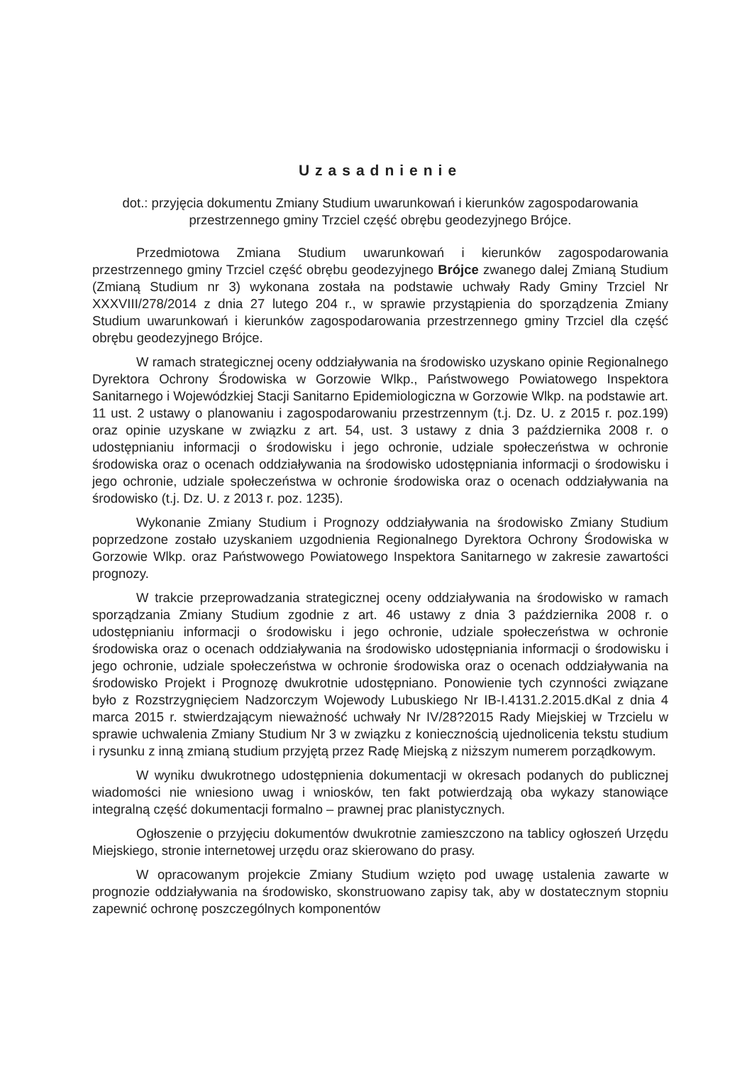Uzasadnienie
dot.: przyjęcia dokumentu Zmiany Studium uwarunkowań i kierunków zagospodarowania przestrzennego gminy Trzciel część obrębu geodezyjnego Brójce.
Przedmiotowa Zmiana Studium uwarunkowań i kierunków zagospodarowania przestrzennego gminy Trzciel część obrębu geodezyjnego Brójce zwanego dalej Zmianą Studium (Zmianą Studium nr 3) wykonana została na podstawie uchwały Rady Gminy Trzciel Nr XXXVIII/278/2014 z dnia 27 lutego 204 r., w sprawie przystąpienia do sporządzenia Zmiany Studium uwarunkowań i kierunków zagospodarowania przestrzennego gminy Trzciel dla część obrębu geodezyjnego Brójce.
W ramach strategicznej oceny oddziaływania na środowisko uzyskano opinie Regionalnego Dyrektora Ochrony Środowiska w Gorzowie Wlkp., Państwowego Powiatowego Inspektora Sanitarnego i Wojewódzkiej Stacji Sanitarno Epidemiologiczna w Gorzowie Wlkp. na podstawie art. 11 ust. 2 ustawy o planowaniu i zagospodarowaniu przestrzennym (t.j. Dz. U. z 2015 r. poz.199) oraz opinie uzyskane w związku z art. 54, ust. 3 ustawy z dnia 3 października 2008 r. o udostępnianiu informacji o środowisku i jego ochronie, udziale społeczeństwa w ochronie środowiska oraz o ocenach oddziaływania na środowisko udostępniania informacji o środowisku i jego ochronie, udziale społeczeństwa w ochronie środowiska oraz o ocenach oddziaływania na środowisko (t.j. Dz. U. z 2013 r. poz. 1235).
Wykonanie Zmiany Studium i Prognozy oddziaływania na środowisko Zmiany Studium poprzedzone zostało uzyskaniem uzgodnienia Regionalnego Dyrektora Ochrony Środowiska w Gorzowie Wlkp. oraz Państwowego Powiatowego Inspektora Sanitarnego w zakresie zawartości prognozy.
W trakcie przeprowadzania strategicznej oceny oddziaływania na środowisko w ramach sporządzania Zmiany Studium zgodnie z art. 46 ustawy z dnia 3 października 2008 r. o udostępnianiu informacji o środowisku i jego ochronie, udziale społeczeństwa w ochronie środowiska oraz o ocenach oddziaływania na środowisko udostępniania informacji o środowisku i jego ochronie, udziale społeczeństwa w ochronie środowiska oraz o ocenach oddziaływania na środowisko Projekt i Prognozę dwukrotnie udostępniano. Ponowienie tych czynności związane było z Rozstrzygnięciem Nadzorczym Wojewody Lubuskiego Nr IB-I.4131.2.2015.dKal z dnia 4 marca 2015 r. stwierdzającym nieważność uchwały Nr IV/28?2015 Rady Miejskiej w Trzcielu w sprawie uchwalenia Zmiany Studium Nr 3 w związku z koniecznością ujednolicenia tekstu studium i rysunku z inną zmianą studium przyjętą przez Radę Miejską z niższym numerem porządkowym.
W wyniku dwukrotnego udostępnienia dokumentacji w okresach podanych do publicznej wiadomości nie wniesiono uwag i wniosków, ten fakt potwierdzają oba wykazy stanowiące integralną część dokumentacji formalno – prawnej prac planistycznych.
Ogłoszenie o przyjęciu dokumentów dwukrotnie zamieszczono na tablicy ogłoszeń Urzędu Miejskiego, stronie internetowej urzędu oraz skierowano do prasy.
W opracowanym projekcie Zmiany Studium wzięto pod uwagę ustalenia zawarte w prognozie oddziaływania na środowisko, skonstruowano zapisy tak, aby w dostatecznym stopniu zapewnić ochronę poszczególnych komponentów